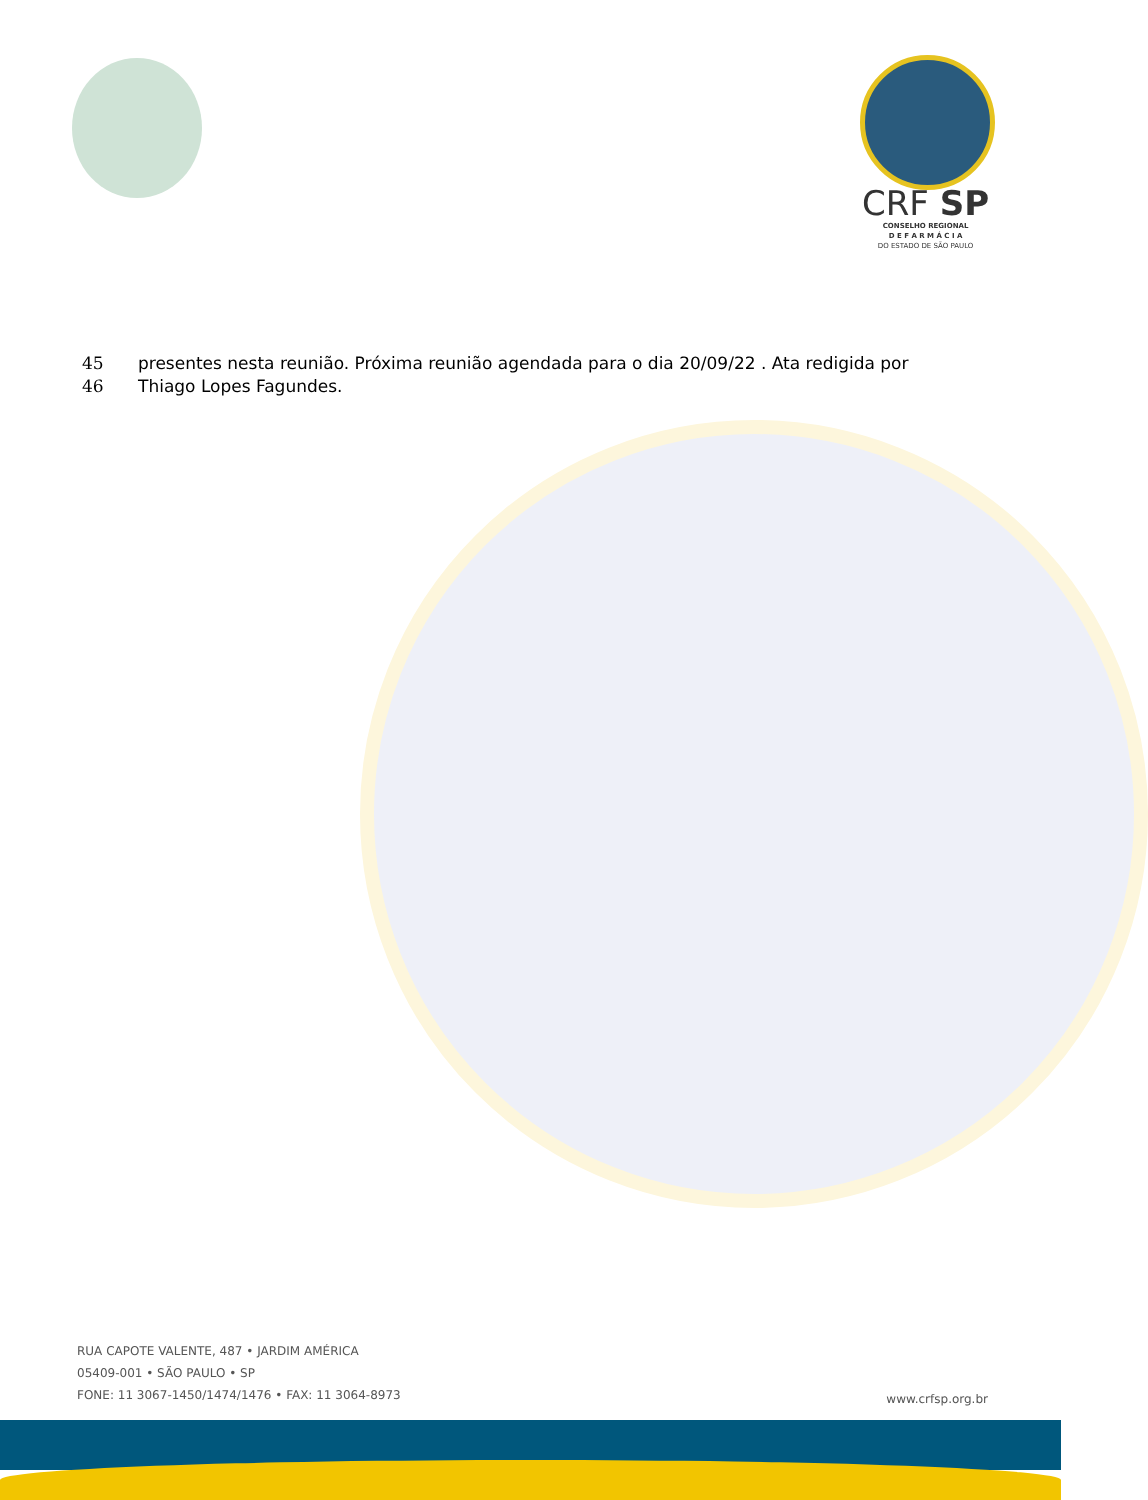CRF SP
CONSELHO REGIONAL
D E F A R M Á C I A
DO ESTADO DE SÃO PAULO
45 presentes nesta reunião. Próxima reunião agendada para o dia 20/09/22 . Ata redigida por
46 Thiago Lopes Fagundes.
RUA CAPOTE VALENTE, 487 • JARDIM AMÉRICA
05409-001 • SÃO PAULO • SP
FONE: 11 3067-1450/1474/1476 • FAX: 11 3064-8973
www.crfsp.org.br